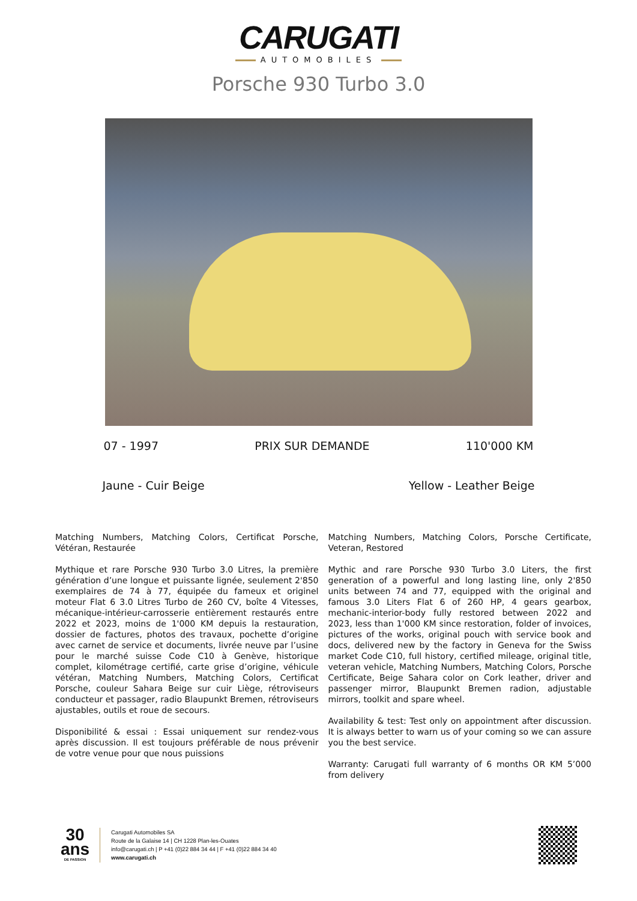CARUGATI
AUTOMOBILES
Porsche 930 Turbo 3.0
07 - 1997 PRIX SUR DEMANDE 110'000 KM
Jaune - Cuir Beige Yellow - Leather Beige
Matching Numbers, Matching Colors, Certificat Porsche, Vétéran, Restaurée
Mythique et rare Porsche 930 Turbo 3.0 Litres, la première génération d’une longue et puissante lignée, seulement 2'850 exemplaires de 74 à 77, équipée du fameux et originel moteur Flat 6 3.0 Litres Turbo de 260 CV, boîte 4 Vitesses, mécanique-intérieur-carrosserie entièrement restaurés entre 2022 et 2023, moins de 1'000 KM depuis la restauration, dossier de factures, photos des travaux, pochette d’origine avec carnet de service et documents, livrée neuve par l’usine pour le marché suisse Code C10 à Genève, historique complet, kilométrage certifié, carte grise d’origine, véhicule vétéran, Matching Numbers, Matching Colors, Certificat Porsche, couleur Sahara Beige sur cuir Liège, rétroviseurs conducteur et passager, radio Blaupunkt Bremen, rétroviseurs ajustables, outils et roue de secours.
Disponibilité & essai : Essai uniquement sur rendez-vous après discussion. Il est toujours préférable de nous prévenir de votre venue pour que nous puissions
Matching Numbers, Matching Colors, Porsche Certificate, Veteran, Restored
Mythic and rare Porsche 930 Turbo 3.0 Liters, the first generation of a powerful and long lasting line, only 2'850 units between 74 and 77, equipped with the original and famous 3.0 Liters Flat 6 of 260 HP, 4 gears gearbox, mechanic-interior-body fully restored between 2022 and 2023, less than 1'000 KM since restoration, folder of invoices, pictures of the works, original pouch with service book and docs, delivered new by the factory in Geneva for the Swiss market Code C10, full history, certified mileage, original title, veteran vehicle, Matching Numbers, Matching Colors, Porsche Certificate, Beige Sahara color on Cork leather, driver and passenger mirror, Blaupunkt Bremen radion, adjustable mirrors, toolkit and spare wheel.
Availability & test: Test only on appointment after discussion. It is always better to warn us of your coming so we can assure you the best service.
Warranty: Carugati full warranty of 6 months OR KM 5’000 from delivery
30
ans
DE PASSION
Carugati Automobiles SA
Route de la Galaise 14 | CH 1228 Plan-les-Ouates
info@carugati.ch | P +41 (0)22 884 34 44 | F +41 (0)22 884 34 40
www.carugati.ch